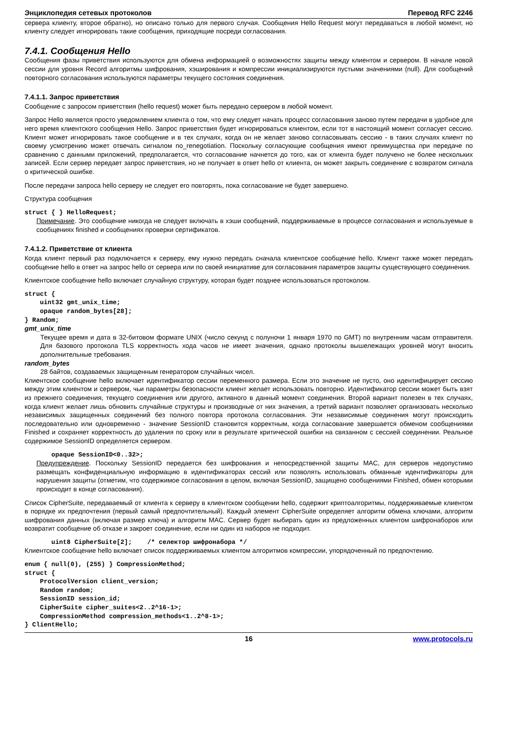Энциклопедия сетевых протоколов Перевод RFC 2246
сервера клиенту, второе обратно), но описано только для первого случая. Сообщения Hello Request могут передаваться в любой момент, но клиенту следует игнорировать такие сообщения, приходящие посреди согласования.
7.4.1. Сообщения Hello
Сообщения фазы приветствия используются для обмена информацией о возможностях защиты между клиентом и сервером. В начале новой сессии для уровня Record алгоритмы шифрования, хэширования и компрессии инициализируются пустыми значениями (null). Для сообщений повторного согласования используются параметры текущего состояния соединения.
7.4.1.1. Запрос приветствия
Сообщение с запросом приветствия (hello request) может быть передано сервером в любой момент.
Запрос Hello является просто уведомлением клиента о том, что ему следует начать процесс согласования заново путем передачи в удобное для него время клиентского сообщения Hello. Запрос приветствия будет игнорироваться клиентом, если тот в настоящий момент согласует сессию. Клиент может игнорировать такое сообщение и в тех случаях, когда он не желает заново согласовывать сессию - в таких случаях клиент по своему усмотрению может отвечать сигналом no_renegotiation. Поскольку согласующие сообщения имеют преимущества при передаче по сравнению с данными приложений, предполагается, что согласование начнется до того, как от клиента будет получено не более нескольких записей. Если сервер передает запрос приветствия, но не получает в ответ hello от клиента, он может закрыть соединение с возвратом сигнала о критической ошибке.
После передачи запроса hello серверу не следует его повторять, пока согласование не будет завершено.
Структура сообщения
struct { } HelloRequest;
Примечание. Это сообщение никогда не следует включать в хэши сообщений, поддерживаемые в процессе согласования и используемые в сообщениях finished и сообщениях проверки сертификатов.
7.4.1.2. Приветствие от клиента
Когда клиент первый раз подключается к серверу, ему нужно передать сначала клиентское сообщение hello. Клиент также может передать сообщение hello в ответ на запрос hello от сервера или по своей инициативе для согласования параметров защиты существующего соединения.
Клиентское сообщение hello включает случайную структуру, которая будет позднее использоваться протоколом.
struct {
    uint32 gmt_unix_time;
    opaque random_bytes[28];
} Random;
gmt_unix_time
Текущее время и дата в 32-битовом формате UNIX (число секунд с полуночи 1 января 1970 по GMT) по внутренним часам отправителя. Для базового протокола TLS корректность хода часов не имеет значения, однако протоколы вышележащих уровней могут вносить дополнительные требования.
random_bytes
28 байтов, создаваемых защищенным генератором случайных чисел.
Клиентское сообщение hello включает идентификатор сессии переменного размера. Если это значение не пусто, оно идентифицирует сессию между этим клиентом и сервером, чьи параметры безопасности клиент желает использовать повторно. Идентификатор сессии может быть взят из прежнего соединения, текущего соединения или другого, активного в данный момент соединения. Второй вариант полезен в тех случаях, когда клиент желает лишь обновить случайные структуры и производные от них значения, а третий вариант позволяет организовать несколько независимых защищенных соединений без полного повтора протокола согласования. Эти независимые соединения могут происходить последовательно или одновременно - значение SessionID становится корректным, когда согласование завершается обменом сообщениями Finished и сохраняет корректность до удаления по сроку или в результате критической ошибки на связанном с сессией соединении. Реальное содержимое SessionID определяется сервером.
       opaque SessionID<0..32>;
Предупреждение. Поскольку SessionID передается без шифрования и непосредственной защиты MAC, для серверов недопустимо размещать конфиденциальную информацию в идентификаторах сессий или позволять использовать обманные идентификаторы для нарушения защиты (отметим, что содержимое согласования в целом, включая SessionID, защищено сообщениями Finished, обмен которыми происходит в конце согласования).
Список CipherSuite, передаваемый от клиента к серверу в клиентском сообщении hello, содержит криптоалгоритмы, поддерживаемые клиентом в порядке их предпочтения (первый самый предпочтительный). Каждый элемент CipherSuite определяет алгоритм обмена ключами, алгоритм шифрования данных (включая размер ключа) и алгоритм MAC. Сервер будет выбирать один из предложенных клиентом шифронаборов или возвратит сообщение об отказе и закроет соединение, если ни один из наборов не подходит.
       uint8 CipherSuite[2];    /* селектор шифронабора */
Клиентское сообщение hello включает список поддерживаемых клиентом алгоритмов компрессии, упорядоченный по предпочтению.
enum { null(0), (255) } CompressionMethod;
struct {
    ProtocolVersion client_version;
    Random random;
    SessionID session_id;
    CipherSuite cipher_suites<2..2^16-1>;
    CompressionMethod compression_methods<1..2^8-1>;
} ClientHello;
16 www.protocols.ru